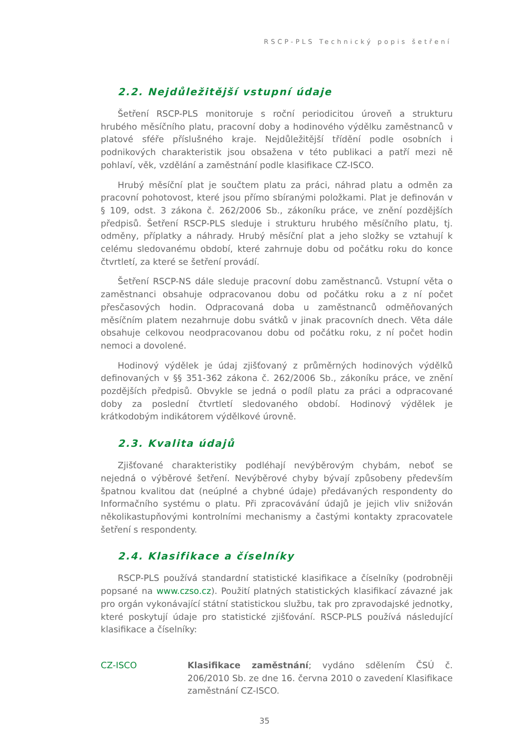RSCP-PLS Technický popis šetření
2.2. Nejdůležitější vstupní údaje
Šetření RSCP-PLS monitoruje s roční periodicitou úroveň a strukturu hrubého měsíčního platu, pracovní doby a hodinového výdělku zaměstnanců v platové sféře příslušného kraje. Nejdůležitější třídění podle osobních i podnikových charakteristik jsou obsažena v této publikaci a patří mezi ně pohlaví, věk, vzdělání a zaměstnání podle klasifikace CZ-ISCO.
Hrubý měsíční plat je součtem platu za práci, náhrad platu a odměn za pracovní pohotovost, které jsou přímo sbíranými položkami. Plat je definován v § 109, odst. 3 zákona č. 262/2006 Sb., zákoníku práce, ve znění pozdějších předpisů. Šetření RSCP-PLS sleduje i strukturu hrubého měsíčního platu, tj. odměny, příplatky a náhrady. Hrubý měsíční plat a jeho složky se vztahují k celému sledovanému období, které zahrnuje dobu od počátku roku do konce čtvrtletí, za které se šetření provádí.
Šetření RSCP-NS dále sleduje pracovní dobu zaměstnanců. Vstupní věta o zaměstnanci obsahuje odpracovanou dobu od počátku roku a z ní počet přesčasových hodin. Odpracovaná doba u zaměstnanců odměňovaných měsíčním platem nezahrnuje dobu svátků v jinak pracovních dnech. Věta dále obsahuje celkovou neodpracovanou dobu od počátku roku, z ní počet hodin nemoci a dovolené.
Hodinový výdělek je údaj zjišťovaný z průměrných hodinových výdělků definovaných v §§ 351-362 zákona č. 262/2006 Sb., zákoníku práce, ve znění pozdějších předpisů. Obvykle se jedná o podíl platu za práci a odpracované doby za poslední čtvrtletí sledovaného období. Hodinový výdělek je krátkodobým indikátorem výdělkové úrovně.
2.3. Kvalita údajů
Zjišťované charakteristiky podléhají nevýběrovým chybám, neboť se nejedná o výběrové šetření. Nevýběrové chyby bývají způsobeny především špatnou kvalitou dat (neúplné a chybné údaje) předávaných respondenty do Informačního systému o platu. Při zpracovávání údajů je jejich vliv snižován několikastupňovými kontrolními mechanismy a častými kontakty zpracovatele šetření s respondenty.
2.4. Klasifikace a číselníky
RSCP-PLS používá standardní statistické klasifikace a číselníky (podrobněji popsané na www.czso.cz). Použití platných statistických klasifikací závazné jak pro orgán vykonávající státní statistickou službu, tak pro zpravodajské jednotky, které poskytují údaje pro statistické zjišťování. RSCP-PLS používá následující klasifikace a číselníky:
CZ-ISCO Klasifikace zaměstnání; vydáno sdělením ČSÚ č. 206/2010 Sb. ze dne 16. června 2010 o zavedení Klasifikace zaměstnání CZ-ISCO.
35